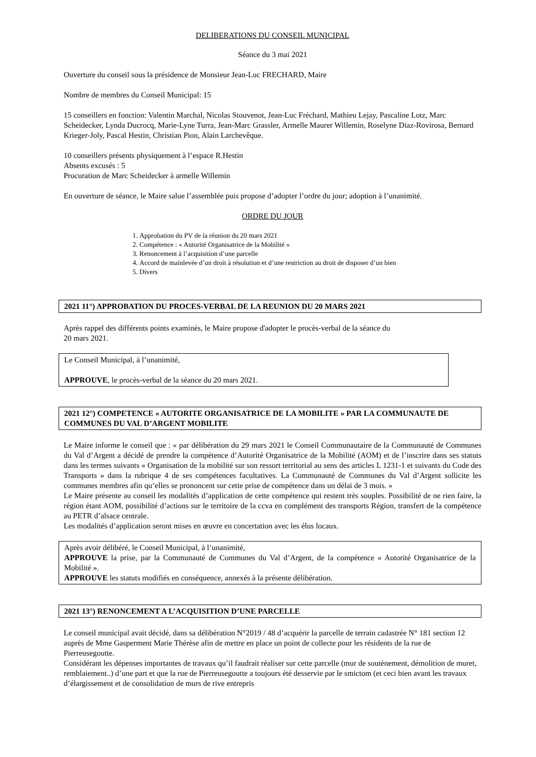DELIBERATIONS DU CONSEIL MUNICIPAL
Séance du 3 mai 2021
Ouverture du conseil sous la présidence de Monsieur Jean-Luc FRECHARD, Maire
Nombre de membres du Conseil Municipal: 15
15 conseillers en fonction: Valentin Marchal, Nicolas Stouvenot, Jean-Luc Fréchard, Mathieu Lejay, Pascaline Lotz, Marc Scheidecker, Lynda Ducrocq, Marie-Lyne Turra, Jean-Marc Grassler, Armelle Maurer Willemin, Roselyne Diaz-Rovirosa, Bernard Krieger-Joly, Pascal Hestin, Christian Pion, Alain Larchevêque.
10 conseillers présents physiquement à l’espace R.Hestin
Absents excusés : 5
Procuration de Marc Scheidecker à armelle Willemin
En ouverture de séance, le Maire salue l’assemblée puis propose d’adopter l’ordre du jour; adoption à l’unanimité.
ORDRE DU JOUR
1. Approbation du PV de la réunion du 20 mars 2021
2. Compétence : « Autorité Organisatrice de la Mobilité »
3. Renoncement à l’acquisition d’une parcelle
4. Accord de mainlevée d’un droit à résolution et d’une restriction au droit de disposer d’un bien
5. Divers
2021 11°) APPROBATION DU PROCES-VERBAL DE LA REUNION DU 20 MARS 2021
Après rappel des différents points examinés, le Maire propose d'adopter le procès-verbal de la séance du
20 mars 2021.
Le Conseil Municipal, à l’unanimité,
APPROUVE, le procès-verbal de la séance du 20 mars 2021.
2021 12°) COMPETENCE « AUTORITE ORGANISATRICE DE LA MOBILITE » PAR LA COMMUNAUTE DE COMMUNES DU VAL D’ARGENT MOBILITE
Le Maire informe le conseil que : « par délibération du 29 mars 2021 le Conseil Communautaire de la Communauté de Communes du Val d’Argent a décidé de prendre la compétence d’Autorité Organisatrice de la Mobilité (AOM) et de l’inscrire dans ses statuts dans les termes suivants « Organisation de la mobilité sur son ressort territorial au sens des articles L 1231-1 et suivants du Code des Transports » dans la rubrique 4 de ses compétences facultatives. La Communauté de Communes du Val d’Argent sollicite les communes membres afin qu’elles se prononcent sur cette prise de compétence dans un délai de 3 mois. »
Le Maire présente au conseil les modalités d’application de cette compétence qui restent très souples. Possibilité de ne rien faire, la région étant AOM, possibilité d’actions sur le territoire de la ccva en complément des transports Région, transfert de la compétence au PETR d’alsace centrale.
Les modalités d’application seront mises en œuvre en concertation avec les élus locaux.
Après avoir délibéré, le Conseil Municipal, à l’unanimité,
APPROUVE la prise, par la Communauté de Communes du Val d’Argent, de la compétence « Autorité Organisatrice de la Mobilité ».
APPROUVE les statuts modifiés en conséquence, annexés à la présente délibération.
2021 13°) RENONCEMENT A L’ACQUISITION D’UNE PARCELLE
Le conseil municipal avait décidé, dans sa délibération N°2019 / 48 d’acquérir la parcelle de terrain cadastrée N° 181 section 12 auprès de Mme Gasperment Marie Thérèse afin de mettre en place un point de collecte pour les résidents de la rue de Pierreusegoutte.
Considérant les dépenses importantes de travaux qu’il faudrait réaliser sur cette parcelle (mur de soutènement, démolition de muret, remblaiement..) d’une part et que la rue de Pierreusegoutte a toujours été desservie par le smictom (et ceci bien avant les travaux d’élargissement et de consolidation de murs de rive entrepris